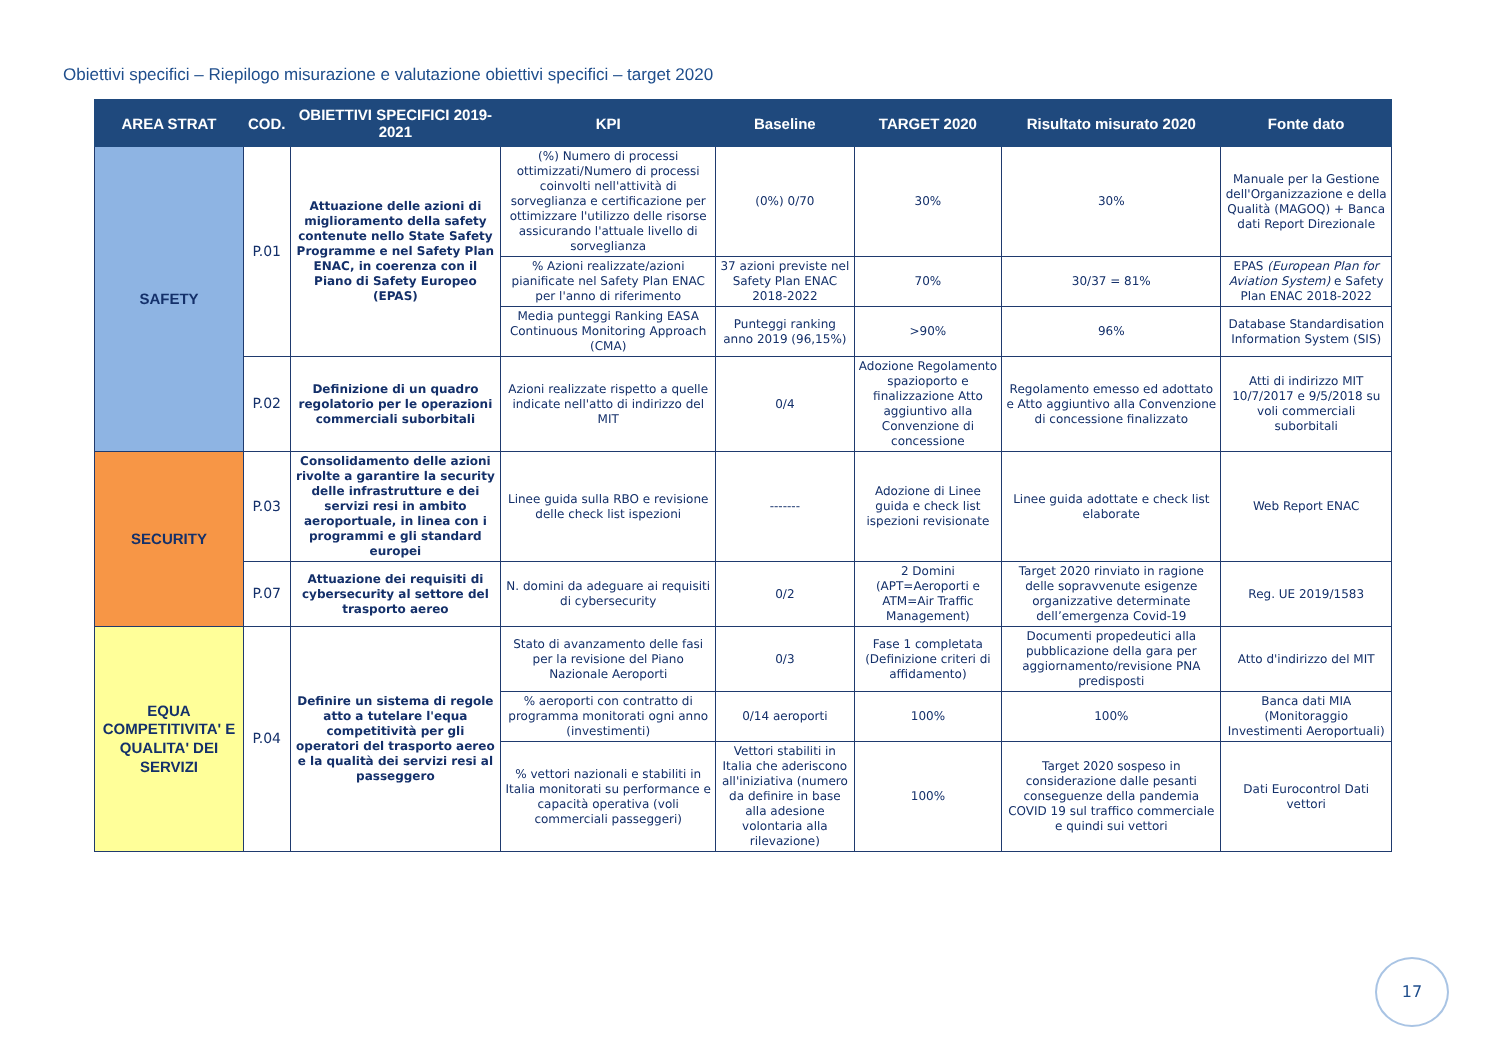Obiettivi specifici – Riepilogo misurazione e valutazione obiettivi specifici – target 2020
| AREA STRAT | COD. | OBIETTIVI SPECIFICI 2019-2021 | KPI | Baseline | TARGET 2020 | Risultato misurato 2020 | Fonte dato |
| --- | --- | --- | --- | --- | --- | --- | --- |
| SAFETY | P.01 | Attuazione delle azioni di miglioramento della safety contenute nello State Safety Programme e nel Safety Plan ENAC, in coerenza con il Piano di Safety Europeo (EPAS) | (%) Numero di processi ottimizzati/Numero di processi coinvolti nell'attività di sorveglianza e certificazione per ottimizzare l'utilizzo delle risorse assicurando l'attuale livello di sorveglianza | (0%) 0/70 | 30% | 30% | Manuale per la Gestione dell'Organizzazione e della Qualità (MAGOQ) + Banca dati Report Direzionale |
| | | | % Azioni realizzate/azioni pianificate nel Safety Plan ENAC per l'anno di riferimento | 37 azioni previste nel Safety Plan ENAC 2018-2022 | 70% | 30/37 = 81% | EPAS (European Plan for Aviation System) e Safety Plan ENAC 2018-2022 |
| | | | Media punteggi Ranking EASA Continuous Monitoring Approach (CMA) | Punteggi ranking anno 2019 (96,15%) | >90% | 96% | Database Standardisation Information System (SIS) |
| | P.02 | Definizione di un quadro regolatorio per le operazioni commerciali suborbitali | Azioni realizzate rispetto a quelle indicate nell'atto di indirizzo del MIT | 0/4 | Adozione Regolamento spazioporto e finalizzazione Atto aggiuntivo alla Convenzione di concessione | Regolamento emesso ed adottato e Atto aggiuntivo alla Convenzione di concessione finalizzato | Atti di indirizzo MIT 10/7/2017 e 9/5/2018 su voli commerciali suborbitali |
| SECURITY | P.03 | Consolidamento delle azioni rivolte a garantire la security delle infrastrutture e dei servizi resi in ambito aeroportuale, in linea con i programmi e gli standard europei | Linee guida sulla RBO e revisione delle check list ispezioni | ------- | Adozione di Linee guida e check list ispezioni revisionate | Linee guida adottate e check list elaborate | Web Report ENAC |
| | P.07 | Attuazione dei requisiti di cybersecurity al settore del trasporto aereo | N. domini da adeguare ai requisiti di cybersecurity | 0/2 | 2 Domini (APT=Aeroporti e ATM=Air Traffic Management) | Target 2020 rinviato in ragione delle sopravvenute esigenze organizzative determinate dell’emergenza Covid-19 | Reg. UE 2019/1583 |
| EQUA COMPETITIVITA' E QUALITA' DEI SERVIZI | P.04 | Definire un sistema di regole atto a tutelare l'equa competitività per gli operatori del trasporto aereo e la qualità dei servizi resi al passeggero | Stato di avanzamento delle fasi per la revisione del Piano Nazionale Aeroporti | 0/3 | Fase 1 completata (Definizione criteri di affidamento) | Documenti propedeutici alla pubblicazione della gara per aggiornamento/revisione PNA predisposti | Atto d'indirizzo del MIT |
| | | | % aeroporti con contratto di programma monitorati ogni anno (investimenti) | 0/14 aeroporti | 100% | 100% | Banca dati MIA (Monitoraggio Investimenti Aeroportuali) |
| | | | % vettori nazionali e stabiliti in Italia monitorati su performance e capacità operativa (voli commerciali passeggeri) | Vettori stabiliti in Italia che aderiscono all'iniziativa (numero da definire in base alla adesione volontaria alla rilevazione) | 100% | Target 2020 sospeso in considerazione dalle pesanti conseguenze della pandemia COVID 19 sul traffico commerciale e quindi sui vettori | Dati Eurocontrol Dati vettori |
17